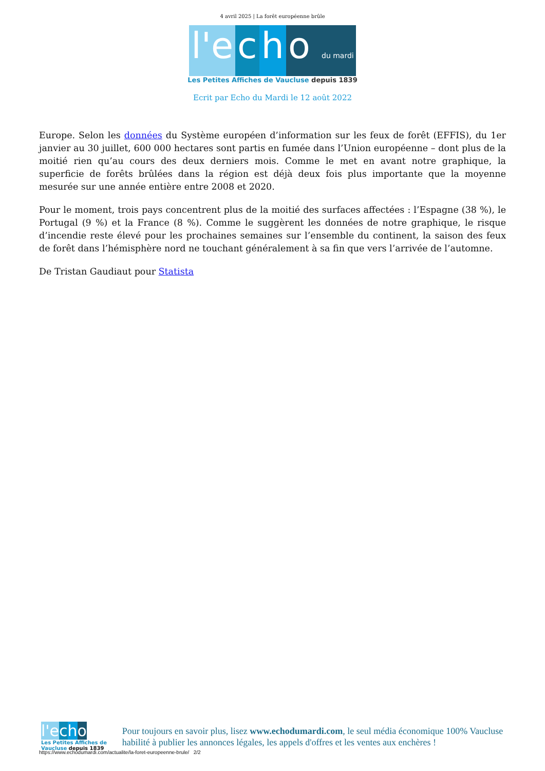4 avril 2025 | La forêt européenne brûle
l'e c h o du mardi
Les Petites Affiches de Vaucluse depuis 1839
Ecrit par Echo du Mardi le 12 août 2022
Europe. Selon les données du Système européen d’information sur les feux de forêt (EFFIS), du 1er janvier au 30 juillet, 600 000 hectares sont partis en fumée dans l’Union européenne – dont plus de la moitié rien qu’au cours des deux derniers mois. Comme le met en avant notre graphique, la superficie de forêts brûlées dans la région est déjà deux fois plus importante que la moyenne mesurée sur une année entière entre 2008 et 2020.
Pour le moment, trois pays concentrent plus de la moitié des surfaces affectées : l’Espagne (38 %), le Portugal (9 %) et la France (8 %). Comme le suggèrent les données de notre graphique, le risque d’incendie reste élevé pour les prochaines semaines sur l’ensemble du continent, la saison des feux de forêt dans l’hémisphère nord ne touchant généralement à sa fin que vers l’arrivée de l’automne.
De Tristan Gaudiaut pour Statista
l'e cho
Les Petites Affiches de Vaucluse depuis 1839
Pour toujours en savoir plus, lisez www.echodumardi.com, le seul média économique 100% Vaucluse habilité à publier les annonces légales, les appels d'offres et les ventes aux enchères !
https://www.echodumardi.com/actualite/la-foret-europeenne-brule/ 2/2